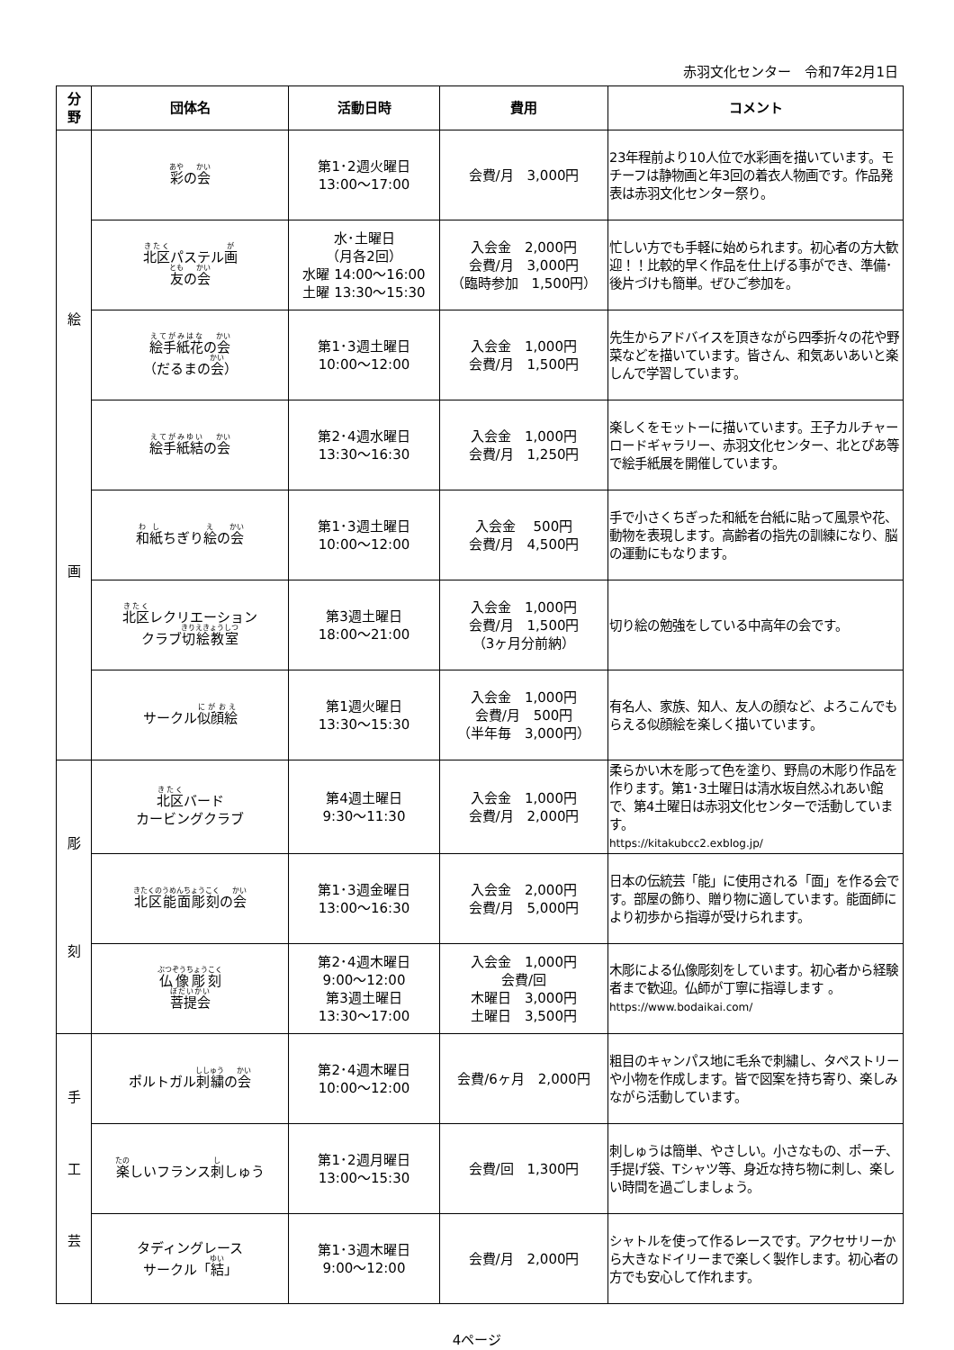赤羽文化センター　令和7年2月1日
| 分 野 | 団体名 | 活動日時 | 費用 | コメント |
| --- | --- | --- | --- | --- |
| 絵 画 | 彩 の 会 | 第1･2週火曜日 13:00～17:00 | 会費/月 3,000円 | 23年程前より10人位で水彩画を描いています。モチーフは静物画と年3回の着衣人物画です。作品発表は赤羽文化センター祭り。 |
| | 北区 パステル 画 友 の 会 | 水･土曜日 （月各2回） 水曜 14:00～16:00 土曜 13:30～15:30 | 入会金 2,000円 会費/月 3,000円 （臨時参加 1,500円） | 忙しい方でも手軽に始められます。初心者の方大歓迎！！比較的早く作品を仕上げる事ができ、準備･後片づけも簡単。ぜひご参加を。 |
| | 絵手紙花 の 会 （だるまの 会 ） | 第1･3週土曜日 10:00～12:00 | 入会金 1,000円 会費/月 1,500円 | 先生からアドバイスを頂きながら四季折々の花や野菜などを描いています。皆さん、和気あいあいと楽しんで学習しています。 |
| | 絵手紙結 の 会 | 第2･4週水曜日 13:30～16:30 | 入会金 1,000円 会費/月 1,250円 | 楽しくをモットーに描いています。王子カルチャーロードギャラリー、赤羽文化センター、北とぴあ等で絵手紙展を開催しています。 |
| | 和紙 ちぎり 絵 の 会 | 第1･3週土曜日 10:00～12:00 | 入会金 500円 会費/月 4,500円 | 手で小さくちぎった和紙を台紙に貼って風景や花、動物を表現します。高齢者の指先の訓練になり、脳の運動にもなります。 |
| | 北区 レクリエーション クラブ 切絵教室 | 第3週土曜日 18:00～21:00 | 入会金 1,000円 会費/月 1,500円 （3ヶ月分前納） | 切り絵の勉強をしている中高年の会です。 |
| | サークル 似顔絵 | 第1週火曜日 13:30～15:30 | 入会金 1,000円 会費/月 500円 （半年毎 3,000円） | 有名人、家族、知人、友人の顔など、よろこんでもらえる似顔絵を楽しく描いています。 |
| 彫 刻 | 北区 バード カービングクラブ | 第4週土曜日 9:30～11:30 | 入会金 1,000円 会費/月 2,000円 | 柔らかい木を彫って色を塗り、野鳥の木彫り作品を作ります。第1･3土曜日は清水坂自然ふれあい館で、第4土曜日は赤羽文化センターで活動しています。 https://kitakubcc2.exblog.jp/ |
| | 北区能面彫刻 の 会 | 第1･3週金曜日 13:00～16:30 | 入会金 2,000円 会費/月 5,000円 | 日本の伝統芸「能」に使用される「面」を作る会です。部屋の飾り、贈り物に適しています。能面師により初歩から指導が受けられます。 |
| | 仏像彫刻 菩提会 | 第2･4週木曜日 9:00～12:00 第3週土曜日 13:30～17:00 | 入会金 1,000円 会費/回 木曜日 3,000円 土曜日 3,500円 | 木彫による仏像彫刻をしています。初心者から経験者まで歓迎。仏師が丁寧に指導します 。 https://www.bodaikai.com/ |
| 手 工 芸 | ポルトガル 刺繍 の 会 | 第2･4週木曜日 10:00～12:00 | 会費/6ヶ月 2,000円 | 粗目のキャンパス地に毛糸で刺繍し、タペストリーや小物を作成します。皆で図案を持ち寄り、楽しみながら活動しています。 |
| | 楽 しいフランス 刺 しゅう | 第1･2週月曜日 13:00～15:30 | 会費/回 1,300円 | 刺しゅうは簡単、やさしい。小さなもの、ポーチ、手提げ袋、Tシャツ等、身近な持ち物に刺し、楽しい時間を過ごしましょう。 |
| | タディングレース サークル「 結 」 | 第1･3週木曜日 9:00～12:00 | 会費/月 2,000円 | シャトルを使って作るレースです。アクセサリーから大きなドイリーまで楽しく製作します。初心者の方でも安心して作れます。 |
4ページ